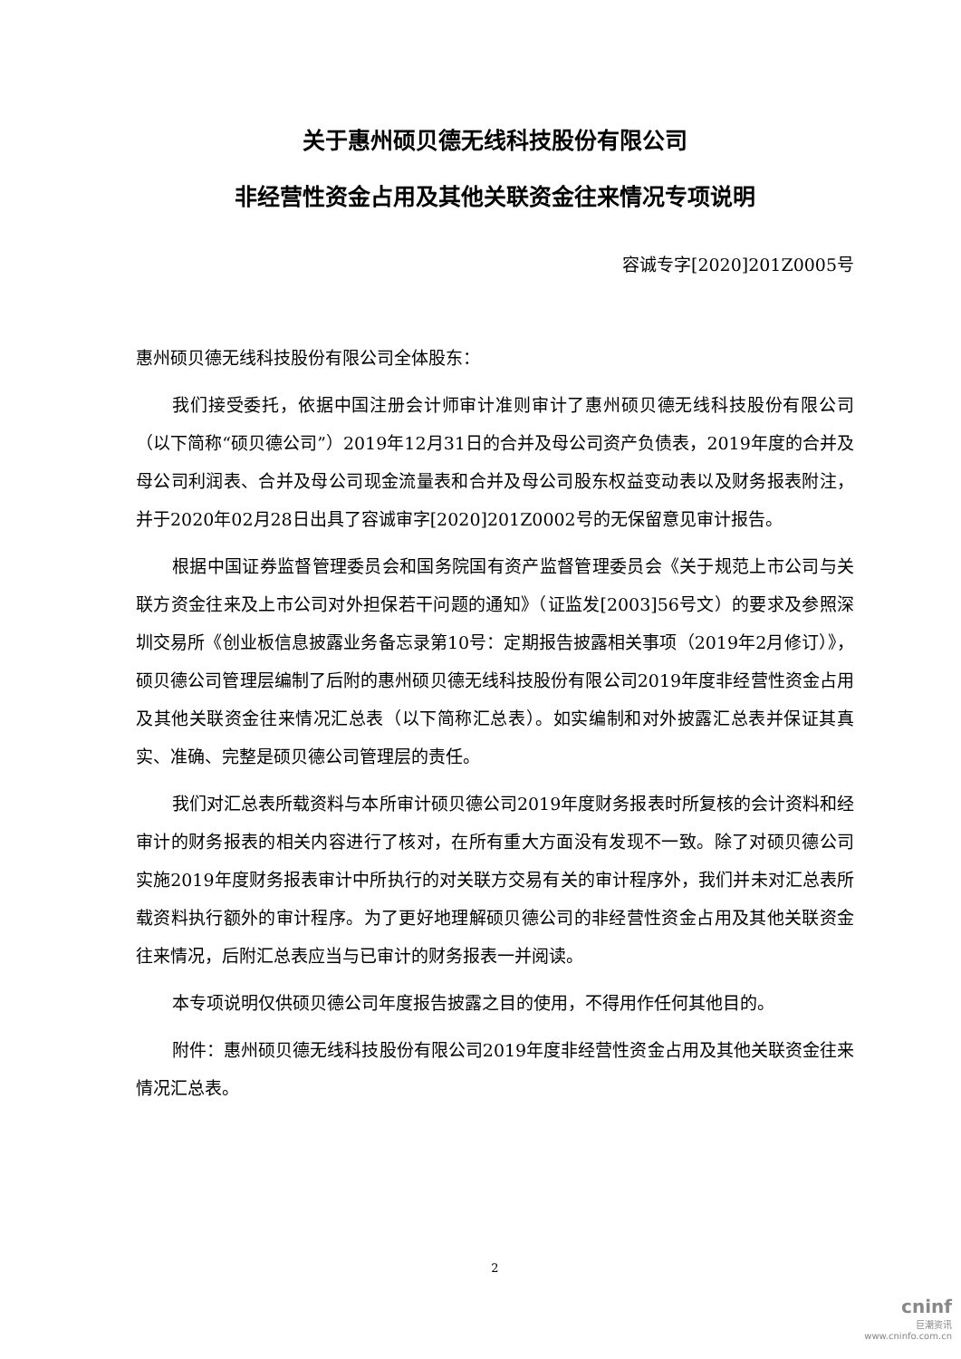关于惠州硕贝德无线科技股份有限公司
非经营性资金占用及其他关联资金往来情况专项说明
容诚专字[2020]201Z0005号
惠州硕贝德无线科技股份有限公司全体股东：
我们接受委托，依据中国注册会计师审计准则审计了惠州硕贝德无线科技股份有限公司（以下简称“硕贝德公司”）2019年12月31日的合并及母公司资产负债表，2019年度的合并及母公司利润表、合并及母公司现金流量表和合并及母公司股东权益变动表以及财务报表附注，并于2020年02月28日出具了容诚审字[2020]201Z0002号的无保留意见审计报告。
根据中国证券监督管理委员会和国务院国有资产监督管理委员会《关于规范上市公司与关联方资金往来及上市公司对外担保若干问题的通知》（证监发[2003]56号文）的要求及参照深圳交易所《创业板信息披露业务备忘录第10号：定期报告披露相关事项（2019年2月修订）》，硕贝德公司管理层编制了后附的惠州硕贝德无线科技股份有限公司2019年度非经营性资金占用及其他关联资金往来情况汇总表（以下简称汇总表）。如实编制和对外披露汇总表并保证其真实、准确、完整是硕贝德公司管理层的责任。
我们对汇总表所载资料与本所审计硕贝德公司2019年度财务报表时所复核的会计资料和经审计的财务报表的相关内容进行了核对，在所有重大方面没有发现不一致。除了对硕贝德公司实施2019年度财务报表审计中所执行的对关联方交易有关的审计程序外，我们并未对汇总表所载资料执行额外的审计程序。为了更好地理解硕贝德公司的非经营性资金占用及其他关联资金往来情况，后附汇总表应当与已审计的财务报表一并阅读。
本专项说明仅供硕贝德公司年度报告披露之目的使用，不得用作任何其他目的。
附件：惠州硕贝德无线科技股份有限公司2019年度非经营性资金占用及其他关联资金往来情况汇总表。
2
cninf
巨潮资讯
www.cninfo.com.cn